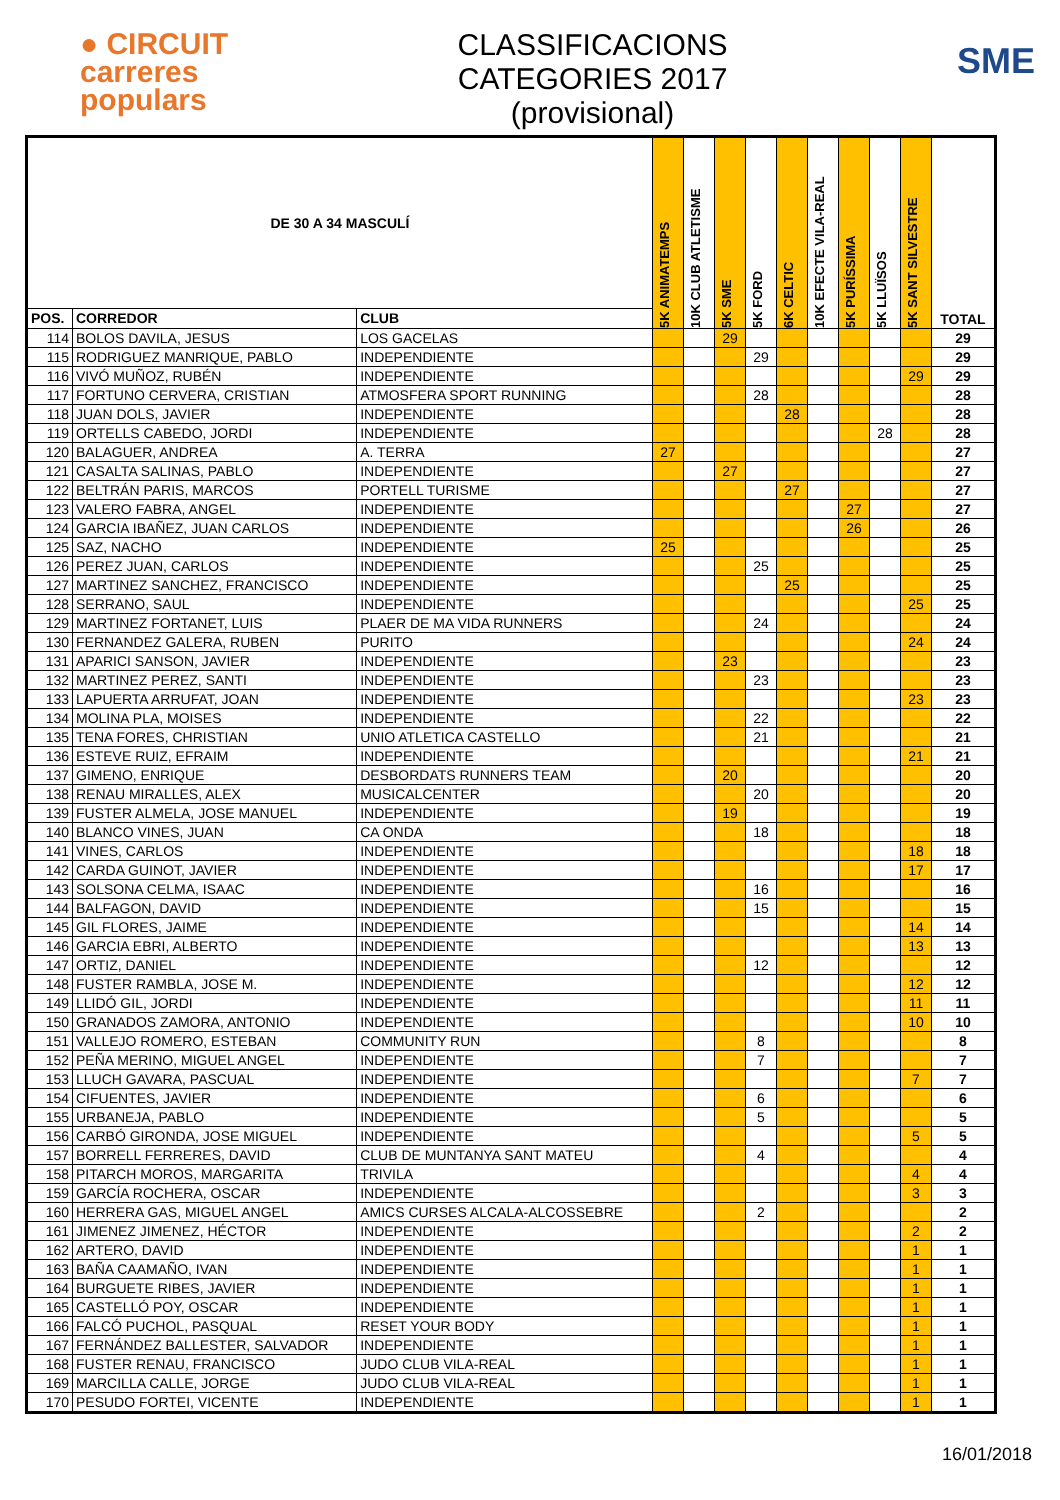● CIRCUIT
carreres
populars
CLASSIFICACIONS
CATEGORIES 2017
(provisional)
SME
| DE 30 A 34 MASCULÍ | | | 5K ANIMATEMPS | 10K CLUB ATLETISME | 5K SME | 5K FORD | 6K CELTIC | 10K EFECTE VILA-REAL | 5K PURÍSSIMA | 5K LLUÏSOS | 5K SANT SILVESTRE | TOTAL |
| --- | --- | --- | --- | --- | --- | --- | --- | --- | --- | --- | --- | --- |
| POS. | CORREDOR | CLUB | | | | | | | | | | |
| 114 | BOLOS DAVILA, JESUS | LOS GACELAS | | | 29 | | | | | | | 29 |
| 115 | RODRIGUEZ MANRIQUE, PABLO | INDEPENDIENTE | | | | 29 | | | | | | 29 |
| 116 | VIVÓ MUÑOZ, RUBÉN | INDEPENDIENTE | | | | | | | | | 29 | 29 |
| 117 | FORTUNO CERVERA, CRISTIAN | ATMOSFERA SPORT RUNNING | | | | 28 | | | | | | 28 |
| 118 | JUAN DOLS, JAVIER | INDEPENDIENTE | | | | | 28 | | | | | 28 |
| 119 | ORTELLS CABEDO, JORDI | INDEPENDIENTE | | | | | | | | 28 | | 28 |
| 120 | BALAGUER, ANDREA | A. TERRA | 27 | | | | | | | | | 27 |
| 121 | CASALTA SALINAS, PABLO | INDEPENDIENTE | | | 27 | | | | | | | 27 |
| 122 | BELTRÁN PARIS, MARCOS | PORTELL TURISME | | | | | 27 | | | | | 27 |
| 123 | VALERO FABRA, ANGEL | INDEPENDIENTE | | | | | | | 27 | | | 27 |
| 124 | GARCIA IBAÑEZ, JUAN CARLOS | INDEPENDIENTE | | | | | | | 26 | | | 26 |
| 125 | SAZ, NACHO | INDEPENDIENTE | 25 | | | | | | | | | 25 |
| 126 | PEREZ JUAN, CARLOS | INDEPENDIENTE | | | | 25 | | | | | | 25 |
| 127 | MARTINEZ SANCHEZ, FRANCISCO | INDEPENDIENTE | | | | | 25 | | | | | 25 |
| 128 | SERRANO, SAUL | INDEPENDIENTE | | | | | | | | | 25 | 25 |
| 129 | MARTINEZ FORTANET, LUIS | PLAER DE MA VIDA RUNNERS | | | | 24 | | | | | | 24 |
| 130 | FERNANDEZ GALERA, RUBEN | PURITO | | | | | | | | | 24 | 24 |
| 131 | APARICI SANSON, JAVIER | INDEPENDIENTE | | | 23 | | | | | | | 23 |
| 132 | MARTINEZ PEREZ, SANTI | INDEPENDIENTE | | | | 23 | | | | | | 23 |
| 133 | LAPUERTA ARRUFAT, JOAN | INDEPENDIENTE | | | | | | | | | 23 | 23 |
| 134 | MOLINA PLA, MOISES | INDEPENDIENTE | | | | 22 | | | | | | 22 |
| 135 | TENA FORES, CHRISTIAN | UNIO ATLETICA CASTELLO | | | | 21 | | | | | | 21 |
| 136 | ESTEVE RUIZ, EFRAIM | INDEPENDIENTE | | | | | | | | | 21 | 21 |
| 137 | GIMENO, ENRIQUE | DESBORDATS RUNNERS TEAM | | | 20 | | | | | | | 20 |
| 138 | RENAU MIRALLES, ALEX | MUSICALCENTER | | | | 20 | | | | | | 20 |
| 139 | FUSTER ALMELA, JOSE MANUEL | INDEPENDIENTE | | | 19 | | | | | | | 19 |
| 140 | BLANCO VINES, JUAN | CA ONDA | | | | 18 | | | | | | 18 |
| 141 | VINES, CARLOS | INDEPENDIENTE | | | | | | | | | 18 | 18 |
| 142 | CARDA GUINOT, JAVIER | INDEPENDIENTE | | | | | | | | | 17 | 17 |
| 143 | SOLSONA CELMA, ISAAC | INDEPENDIENTE | | | | 16 | | | | | | 16 |
| 144 | BALFAGON, DAVID | INDEPENDIENTE | | | | 15 | | | | | | 15 |
| 145 | GIL FLORES, JAIME | INDEPENDIENTE | | | | | | | | | 14 | 14 |
| 146 | GARCIA EBRI, ALBERTO | INDEPENDIENTE | | | | | | | | | 13 | 13 |
| 147 | ORTIZ, DANIEL | INDEPENDIENTE | | | | 12 | | | | | | 12 |
| 148 | FUSTER RAMBLA, JOSE M. | INDEPENDIENTE | | | | | | | | | 12 | 12 |
| 149 | LLIDÓ GIL, JORDI | INDEPENDIENTE | | | | | | | | | 11 | 11 |
| 150 | GRANADOS ZAMORA, ANTONIO | INDEPENDIENTE | | | | | | | | | 10 | 10 |
| 151 | VALLEJO ROMERO, ESTEBAN | COMMUNITY RUN | | | | 8 | | | | | | 8 |
| 152 | PEÑA MERINO, MIGUEL ANGEL | INDEPENDIENTE | | | | 7 | | | | | | 7 |
| 153 | LLUCH GAVARA, PASCUAL | INDEPENDIENTE | | | | | | | | | 7 | 7 |
| 154 | CIFUENTES, JAVIER | INDEPENDIENTE | | | | 6 | | | | | | 6 |
| 155 | URBANEJA, PABLO | INDEPENDIENTE | | | | 5 | | | | | | 5 |
| 156 | CARBÓ GIRONDA, JOSE MIGUEL | INDEPENDIENTE | | | | | | | | | 5 | 5 |
| 157 | BORRELL FERRERES, DAVID | CLUB DE MUNTANYA SANT MATEU | | | | 4 | | | | | | 4 |
| 158 | PITARCH MOROS, MARGARITA | TRIVILA | | | | | | | | | 4 | 4 |
| 159 | GARCÍA ROCHERA, OSCAR | INDEPENDIENTE | | | | | | | | | 3 | 3 |
| 160 | HERRERA GAS, MIGUEL ANGEL | AMICS CURSES ALCALA-ALCOSSEBRE | | | | 2 | | | | | | 2 |
| 161 | JIMENEZ JIMENEZ, HÉCTOR | INDEPENDIENTE | | | | | | | | | 2 | 2 |
| 162 | ARTERO, DAVID | INDEPENDIENTE | | | | | | | | | 1 | 1 |
| 163 | BAÑA CAAMAÑO, IVAN | INDEPENDIENTE | | | | | | | | | 1 | 1 |
| 164 | BURGUETE RIBES, JAVIER | INDEPENDIENTE | | | | | | | | | 1 | 1 |
| 165 | CASTELLÓ POY, OSCAR | INDEPENDIENTE | | | | | | | | | 1 | 1 |
| 166 | FALCÓ PUCHOL, PASQUAL | RESET YOUR BODY | | | | | | | | | 1 | 1 |
| 167 | FERNÁNDEZ BALLESTER, SALVADOR | INDEPENDIENTE | | | | | | | | | 1 | 1 |
| 168 | FUSTER RENAU, FRANCISCO | JUDO CLUB VILA-REAL | | | | | | | | | 1 | 1 |
| 169 | MARCILLA CALLE, JORGE | JUDO CLUB VILA-REAL | | | | | | | | | 1 | 1 |
| 170 | PESUDO FORTEI, VICENTE | INDEPENDIENTE | | | | | | | | | 1 | 1 |
16/01/2018